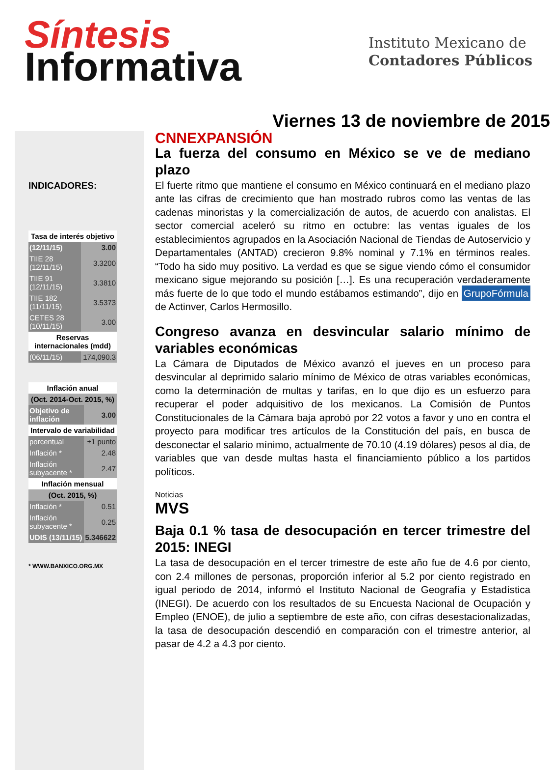Síntesis
Informativa
Instituto Mexicano de
Contadores Públicos
Viernes 13 de noviembre de 2015
INDICADORES:
| Tasa de interés objetivo | |
| --- | --- |
| (12/11/15) | 3.00 |
| TIIE 28 (12/11/15) | 3.3200 |
| TIIE 91 (12/11/15) | 3.3810 |
| TIIE 182 (11/11/15) | 3.5373 |
| CETES 28 (10/11/15) | 3.00 |
| Reservas internacionales (mdd) | |
| (06/11/15) | 174,090.3 |
| Inflación anual | |
| --- | --- |
| (Oct. 2014-Oct. 2015, %) | |
| Objetivo de inflación | 3.00 |
| Intervalo de variabilidad | |
| porcentual | ±1 punto |
| Inflación * | 2.48 |
| Inflación subyacente * | 2.47 |
| Inflación mensual | |
| (Oct. 2015, %) | |
| Inflación * | 0.51 |
| Inflación subyacente * | 0.25 |
| UDIS (13/11/15) | 5.346622 |
* WWW.BANXICO.ORG.MX
CNNEXPANSIÓN
La fuerza del consumo en México se ve de mediano plazo
El fuerte ritmo que mantiene el consumo en México continuará en el mediano plazo ante las cifras de crecimiento que han mostrado rubros como las ventas de las cadenas minoristas y la comercialización de autos, de acuerdo con analistas. El sector comercial aceleró su ritmo en octubre: las ventas iguales de los establecimientos agrupados en la Asociación Nacional de Tiendas de Autoservicio y Departamentales (ANTAD) crecieron 9.8% nominal y 7.1% en términos reales. “Todo ha sido muy positivo. La verdad es que se sigue viendo cómo el consumidor mexicano sigue mejorando su posición […]. Es una recuperación verdaderamente más fuerte de lo que todo el mundo estábamos estimando”, dijo en GrupoFórmula de Actinver, Carlos Hermosillo.
Congreso avanza en desvincular salario mínimo de variables económicas
La Cámara de Diputados de México avanzó el jueves en un proceso para desvincular al deprimido salario mínimo de México de otras variables económicas, como la determinación de multas y tarifas, en lo que dijo es un esfuerzo para recuperar el poder adquisitivo de los mexicanos. La Comisión de Puntos Constitucionales de la Cámara baja aprobó por 22 votos a favor y uno en contra el proyecto para modificar tres artículos de la Constitución del país, en busca de desconectar el salario mínimo, actualmente de 70.10 (4.19 dólares) pesos al día, de variables que van desde multas hasta el financiamiento público a los partidos políticos.
Noticias
MVS
Baja 0.1 % tasa de desocupación en tercer trimestre del 2015: INEGI
La tasa de desocupación en el tercer trimestre de este año fue de 4.6 por ciento, con 2.4 millones de personas, proporción inferior al 5.2 por ciento registrado en igual periodo de 2014, informó el Instituto Nacional de Geografía y Estadística (INEGI). De acuerdo con los resultados de su Encuesta Nacional de Ocupación y Empleo (ENOE), de julio a septiembre de este año, con cifras desestacionalizadas, la tasa de desocupación descendió en comparación con el trimestre anterior, al pasar de 4.2 a 4.3 por ciento.